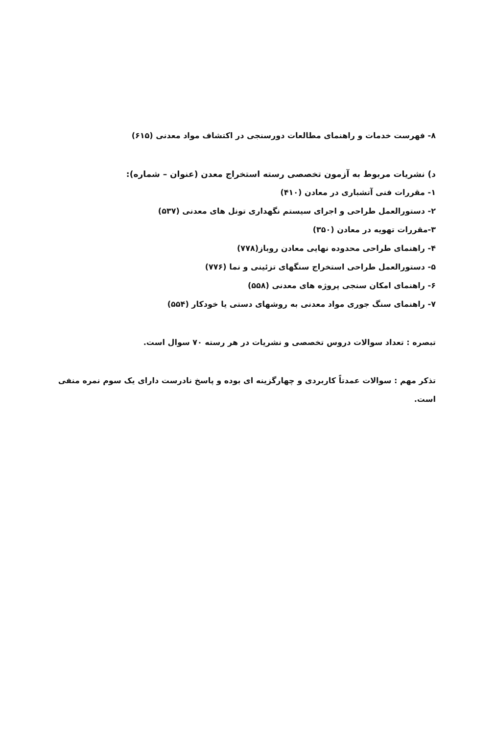۸- فهرست خدمات و راهنمای مطالعات دورسنجی در اکتشاف مواد معدنی (۶۱۵)
د) نشریات مربوط به آزمون تخصصی رسته استخراج معدن (عنوان – شماره):
۱- مقررات فنی آتشباری در معادن (۴۱۰)
۲- دستورالعمل طراحی و اجرای سیستم نگهداری تونل های معدنی (۵۳۷)
۳-مقررات تهویه در معادن (۳۵۰)
۴- راهنمای طراحی محدوده نهایی معادن روباز(۷۷۸)
۵- دستورالعمل طراحی استخراج سنگهای تزئینی و نما (۷۷۶)
۶- راهنمای امکان سنجی پروژه های معدنی (۵۵۸)
۷- راهنمای سنگ جوری مواد معدنی به روشهای دستی یا خودکار (۵۵۴)
تبصره : تعداد سوالات دروس تخصصی و نشریات در هر رسته ۷۰ سوال است.
تذکر مهم : سوالات عمدتاً کاربردی و چهارگزینه ای بوده و پاسخ نادرست دارای یک سوم نمره منفی است.